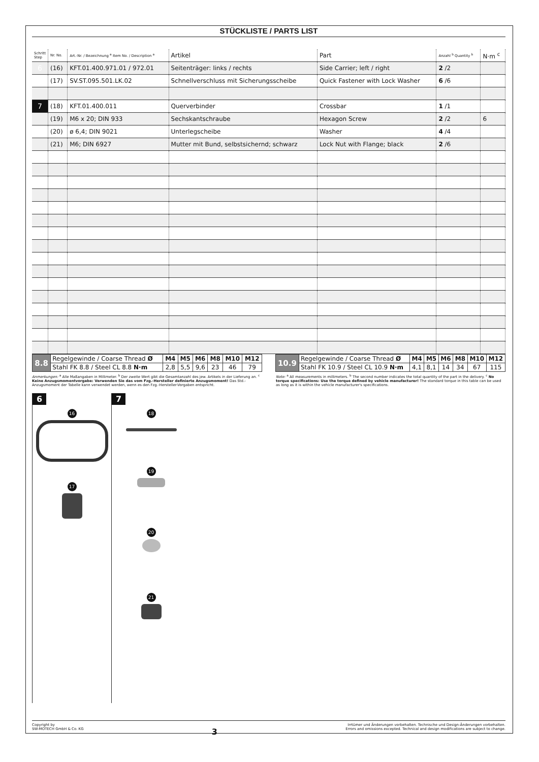STÜCKLISTE / PARTS LIST
| Schritt Step | Nr. No. | Art.-Nr. / Bezeichnung <sup>a</sup> Item No. / Description <sup>a</sup> | Artikel | Part | Anzahl <sup>b</sup> Quantity <sup>b</sup> | N·m <sup>c</sup> |
| --- | --- | --- | --- | --- | --- | --- |
| 6 | (16) | KFT.01.400.971.01 / 972.01 | Seitenträger: links / rechts | Side Carrier; left / right | 2 /2 | |
| | (17) | SV.ST.095.501.LK.02 | Schnellverschluss mit Sicherungsscheibe | Quick Fastener with Lock Washer | 6 /6 | |
| 7 | (18) | KFT.01.400.011 | Querverbinder | Crossbar | 1 /1 | |
| | (19) | M6 x 20; DIN 933 | Sechskantschraube | Hexagon Screw | 2 /2 | 6 |
| | (20) | ø 6,4; DIN 9021 | Unterlegscheibe | Washer | 4 /4 | |
| | (21) | M6; DIN 6927 | Mutter mit Bund, selbstsichernd; schwarz | Lock Nut with Flange; black | 2 /6 | |
| 8.8 | Regelgewinde / Coarse Thread Ø | M4 | M5 | M6 | M8 | M10 | M12 |
| | Stahl FK 8.8 / Steel CL 8.8 N·m | 2,8 | 5,5 | 9,6 | 23 | 46 | 79 |
| 10.9 | Regelgewinde / Coarse Thread Ø | M4 | M5 | M6 | M8 | M10 | M12 |
| | Stahl FK 10.9 / Steel CL 10.9 N·m | 4,1 | 8,1 | 14 | 34 | 67 | 115 |
Anmerkungen: <sup>a</sup> Alle Maßangaben in Millimeter. <sup>b</sup> Der zweite Wert gibt die Gesamtanzahl des jew. Artikels in der Lieferung an. <sup>c</sup> Keine Anzugsmomentvorgabe: Verwenden Sie das vom Fzg.-Hersteller definierte Anzugsmoment! Das Std.-Anzugsmoment der Tabelle kann verwendet werden, wenn es den Fzg.-Hersteller-Vorgaben entspricht.
Note: <sup>a</sup> All measurements in millimeters. <sup>b</sup> The second number indicates the total quantity of the part in the delivery. <sup>c</sup> No torque specifications: Use the torque defined by vehicle manufacturer! The standard torque in this table can be used as long as it is within the vehicle manufacturer's specifications.
6
16
17
7
18
19
20
21
Copyright by
SW-MOTECH GmbH & Co. KG
3
Irrtümer und Änderungen vorbehalten. Technische und Design-Änderungen vorbehalten.
Errors and omissions excepted. Technical and design modifications are subject to change.